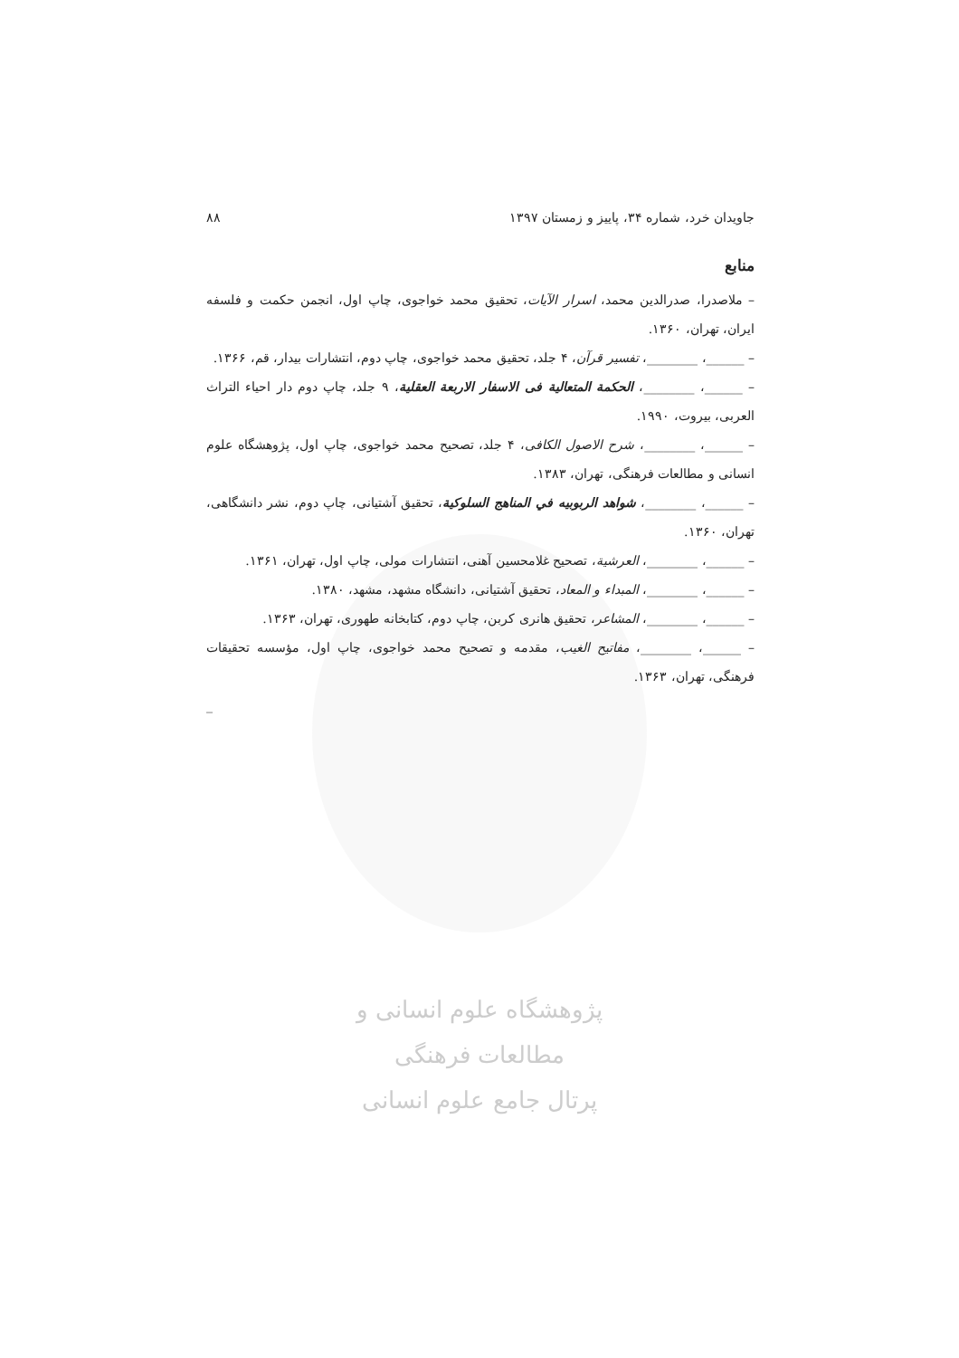جاویدان خرد، شماره ۳۴، پاییز و زمستان ۱۳۹۷ ۸۸
منابع
– ملاصدرا، صدرالدین محمد، اسرار الآیات، تحقیق محمد خواجوی، چاپ اول، انجمن حکمت و فلسفه ایران، تهران، ۱۳۶۰.
– ______، ________، تفسیر قرآن، ۴ جلد، تحقیق محمد خواجوی، چاپ دوم، انتشارات بیدار، قم، ۱۳۶۶.
– ______، ________، الحکمة المتعالیة فی الاسفار الاربعة العقلیة، ۹ جلد، چاپ دوم دار احیاء التراث العربی، بیروت، ۱۹۹۰.
– ______، ________، شرح الاصول الکافی، ۴ جلد، تصحیح محمد خواجوی، چاپ اول، پژوهشگاه علوم انسانی و مطالعات فرهنگی، تهران، ۱۳۸۳.
– ______، ________، شواهد الربوبیه في المناهج السلوکیة، تحقیق آشتیانی، چاپ دوم، نشر دانشگاهی، تهران، ۱۳۶۰.
– ______، ________، العرشیة، تصحیح غلامحسین آهنی، انتشارات مولی، چاپ اول، تهران، ۱۳۶۱.
– ______، ________، المبداء و المعاد، تحقیق آشتیانی، دانشگاه مشهد، مشهد، ۱۳۸۰.
– ______، ________، المشاعر، تحقیق هانری کربن، چاپ دوم، کتابخانه طهوری، تهران، ۱۳۶۳.
– ______، ________، مفاتیح الغیب، مقدمه و تصحیح محمد خواجوی، چاپ اول، مؤسسه تحقیقات فرهنگی، تهران، ۱۳۶۳.
_
پژوهشگاه علوم انسانی و مطالعات فرهنگی
پرتال جامع علوم انسانی